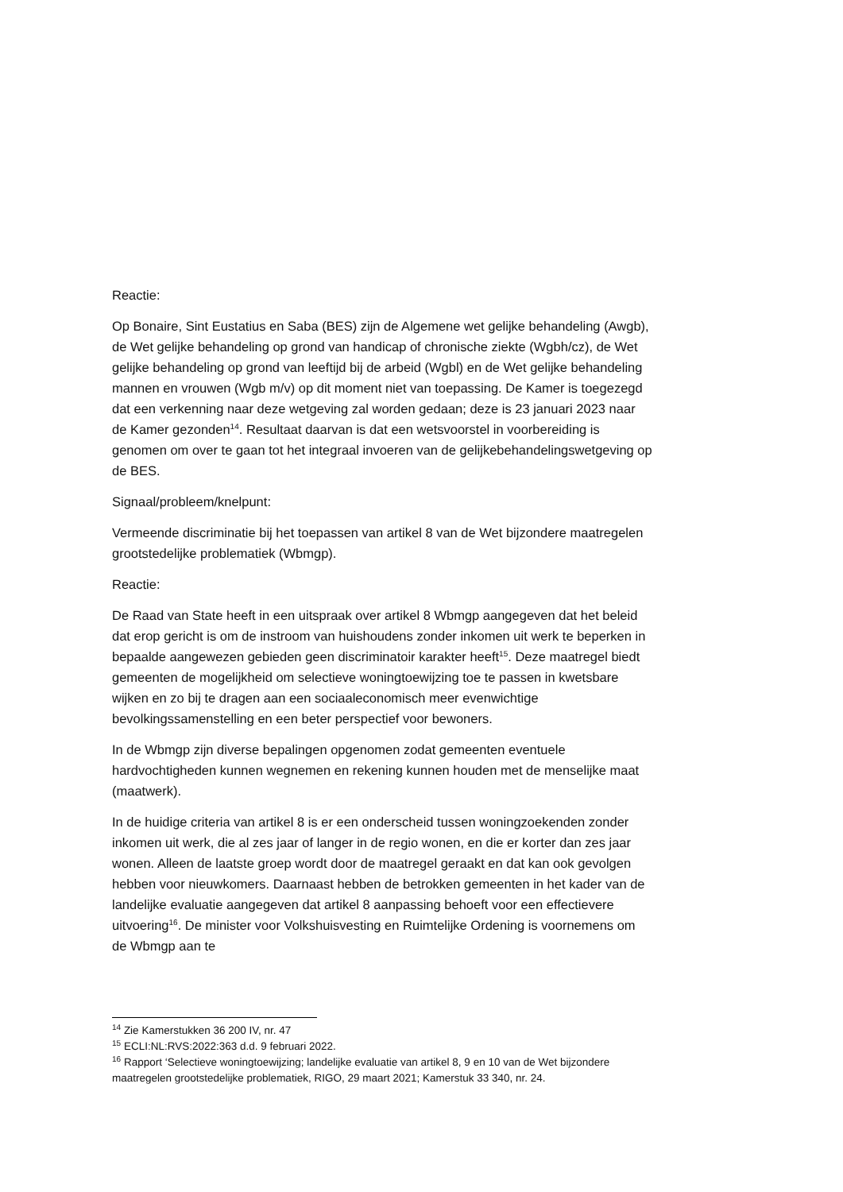Reactie:
Op Bonaire, Sint Eustatius en Saba (BES) zijn de Algemene wet gelijke behandeling (Awgb), de Wet gelijke behandeling op grond van handicap of chronische ziekte (Wgbh/cz), de Wet gelijke behandeling op grond van leeftijd bij de arbeid (Wgbl) en de Wet gelijke behandeling mannen en vrouwen (Wgb m/v) op dit moment niet van toepassing. De Kamer is toegezegd dat een verkenning naar deze wetgeving zal worden gedaan; deze is 23 januari 2023 naar de Kamer gezonden<sup>14</sup>. Resultaat daarvan is dat een wetsvoorstel in voorbereiding is genomen om over te gaan tot het integraal invoeren van de gelijkebehandelingswetgeving op de BES.
Signaal/probleem/knelpunt:
Vermeende discriminatie bij het toepassen van artikel 8 van de Wet bijzondere maatregelen grootstedelijke problematiek (Wbmgp).
Reactie:
De Raad van State heeft in een uitspraak over artikel 8 Wbmgp aangegeven dat het beleid dat erop gericht is om de instroom van huishoudens zonder inkomen uit werk te beperken in bepaalde aangewezen gebieden geen discriminatoir karakter heeft<sup>15</sup>. Deze maatregel biedt gemeenten de mogelijkheid om selectieve woningtoewijzing toe te passen in kwetsbare wijken en zo bij te dragen aan een sociaaleconomisch meer evenwichtige bevolkingssamenstelling en een beter perspectief voor bewoners.
In de Wbmgp zijn diverse bepalingen opgenomen zodat gemeenten eventuele hardvochtigheden kunnen wegnemen en rekening kunnen houden met de menselijke maat (maatwerk).
In de huidige criteria van artikel 8 is er een onderscheid tussen woningzoekenden zonder inkomen uit werk, die al zes jaar of langer in de regio wonen, en die er korter dan zes jaar wonen. Alleen de laatste groep wordt door de maatregel geraakt en dat kan ook gevolgen hebben voor nieuwkomers. Daarnaast hebben de betrokken gemeenten in het kader van de landelijke evaluatie aangegeven dat artikel 8 aanpassing behoeft voor een effectievere uitvoering<sup>16</sup>. De minister voor Volkshuisvesting en Ruimtelijke Ordening is voornemens om de Wbmgp aan te
<sup>14</sup> Zie Kamerstukken 36 200 IV, nr. 47
<sup>15</sup> ECLI:NL:RVS:2022:363 d.d. 9 februari 2022.
<sup>16</sup> Rapport ‘Selectieve woningtoewijzing; landelijke evaluatie van artikel 8, 9 en 10 van de Wet bijzondere maatregelen grootstedelijke problematiek, RIGO, 29 maart 2021; Kamerstuk 33 340, nr. 24.